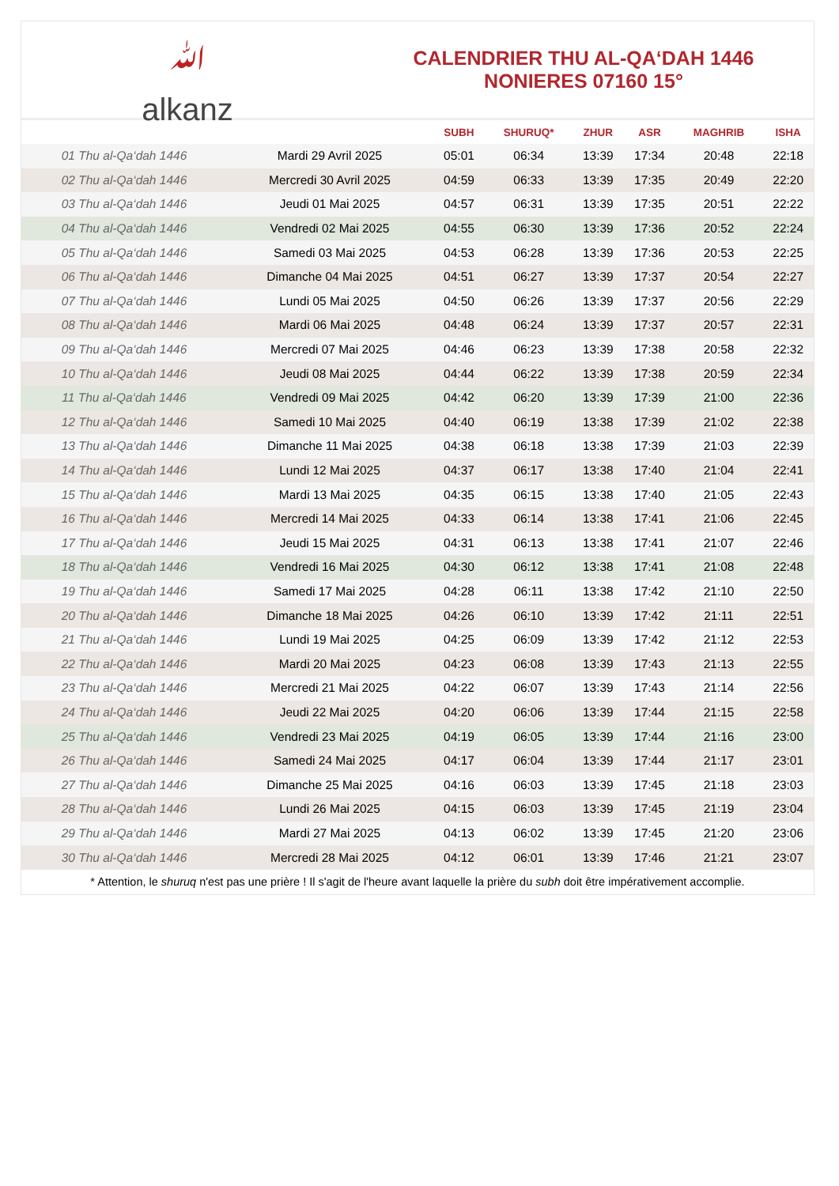ﷲ
alkanz
CALENDRIER THU AL-QA‘DAH 1446
NONIERES 07160 15°
| | | SUBH | SHURUQ* | ZHUR | ASR | MAGHRIB | ISHA |
| --- | --- | --- | --- | --- | --- | --- | --- |
| 01 Thu al-Qa‘dah 1446 | Mardi 29 Avril 2025 | 05:01 | 06:34 | 13:39 | 17:34 | 20:48 | 22:18 |
| 02 Thu al-Qa‘dah 1446 | Mercredi 30 Avril 2025 | 04:59 | 06:33 | 13:39 | 17:35 | 20:49 | 22:20 |
| 03 Thu al-Qa‘dah 1446 | Jeudi 01 Mai 2025 | 04:57 | 06:31 | 13:39 | 17:35 | 20:51 | 22:22 |
| 04 Thu al-Qa‘dah 1446 | Vendredi 02 Mai 2025 | 04:55 | 06:30 | 13:39 | 17:36 | 20:52 | 22:24 |
| 05 Thu al-Qa‘dah 1446 | Samedi 03 Mai 2025 | 04:53 | 06:28 | 13:39 | 17:36 | 20:53 | 22:25 |
| 06 Thu al-Qa‘dah 1446 | Dimanche 04 Mai 2025 | 04:51 | 06:27 | 13:39 | 17:37 | 20:54 | 22:27 |
| 07 Thu al-Qa‘dah 1446 | Lundi 05 Mai 2025 | 04:50 | 06:26 | 13:39 | 17:37 | 20:56 | 22:29 |
| 08 Thu al-Qa‘dah 1446 | Mardi 06 Mai 2025 | 04:48 | 06:24 | 13:39 | 17:37 | 20:57 | 22:31 |
| 09 Thu al-Qa‘dah 1446 | Mercredi 07 Mai 2025 | 04:46 | 06:23 | 13:39 | 17:38 | 20:58 | 22:32 |
| 10 Thu al-Qa‘dah 1446 | Jeudi 08 Mai 2025 | 04:44 | 06:22 | 13:39 | 17:38 | 20:59 | 22:34 |
| 11 Thu al-Qa‘dah 1446 | Vendredi 09 Mai 2025 | 04:42 | 06:20 | 13:39 | 17:39 | 21:00 | 22:36 |
| 12 Thu al-Qa‘dah 1446 | Samedi 10 Mai 2025 | 04:40 | 06:19 | 13:38 | 17:39 | 21:02 | 22:38 |
| 13 Thu al-Qa‘dah 1446 | Dimanche 11 Mai 2025 | 04:38 | 06:18 | 13:38 | 17:39 | 21:03 | 22:39 |
| 14 Thu al-Qa‘dah 1446 | Lundi 12 Mai 2025 | 04:37 | 06:17 | 13:38 | 17:40 | 21:04 | 22:41 |
| 15 Thu al-Qa‘dah 1446 | Mardi 13 Mai 2025 | 04:35 | 06:15 | 13:38 | 17:40 | 21:05 | 22:43 |
| 16 Thu al-Qa‘dah 1446 | Mercredi 14 Mai 2025 | 04:33 | 06:14 | 13:38 | 17:41 | 21:06 | 22:45 |
| 17 Thu al-Qa‘dah 1446 | Jeudi 15 Mai 2025 | 04:31 | 06:13 | 13:38 | 17:41 | 21:07 | 22:46 |
| 18 Thu al-Qa‘dah 1446 | Vendredi 16 Mai 2025 | 04:30 | 06:12 | 13:38 | 17:41 | 21:08 | 22:48 |
| 19 Thu al-Qa‘dah 1446 | Samedi 17 Mai 2025 | 04:28 | 06:11 | 13:38 | 17:42 | 21:10 | 22:50 |
| 20 Thu al-Qa‘dah 1446 | Dimanche 18 Mai 2025 | 04:26 | 06:10 | 13:39 | 17:42 | 21:11 | 22:51 |
| 21 Thu al-Qa‘dah 1446 | Lundi 19 Mai 2025 | 04:25 | 06:09 | 13:39 | 17:42 | 21:12 | 22:53 |
| 22 Thu al-Qa‘dah 1446 | Mardi 20 Mai 2025 | 04:23 | 06:08 | 13:39 | 17:43 | 21:13 | 22:55 |
| 23 Thu al-Qa‘dah 1446 | Mercredi 21 Mai 2025 | 04:22 | 06:07 | 13:39 | 17:43 | 21:14 | 22:56 |
| 24 Thu al-Qa‘dah 1446 | Jeudi 22 Mai 2025 | 04:20 | 06:06 | 13:39 | 17:44 | 21:15 | 22:58 |
| 25 Thu al-Qa‘dah 1446 | Vendredi 23 Mai 2025 | 04:19 | 06:05 | 13:39 | 17:44 | 21:16 | 23:00 |
| 26 Thu al-Qa‘dah 1446 | Samedi 24 Mai 2025 | 04:17 | 06:04 | 13:39 | 17:44 | 21:17 | 23:01 |
| 27 Thu al-Qa‘dah 1446 | Dimanche 25 Mai 2025 | 04:16 | 06:03 | 13:39 | 17:45 | 21:18 | 23:03 |
| 28 Thu al-Qa‘dah 1446 | Lundi 26 Mai 2025 | 04:15 | 06:03 | 13:39 | 17:45 | 21:19 | 23:04 |
| 29 Thu al-Qa‘dah 1446 | Mardi 27 Mai 2025 | 04:13 | 06:02 | 13:39 | 17:45 | 21:20 | 23:06 |
| 30 Thu al-Qa‘dah 1446 | Mercredi 28 Mai 2025 | 04:12 | 06:01 | 13:39 | 17:46 | 21:21 | 23:07 |
* Attention, le shuruq n'est pas une prière ! Il s'agit de l'heure avant laquelle la prière du subh doit être impérativement accomplie.